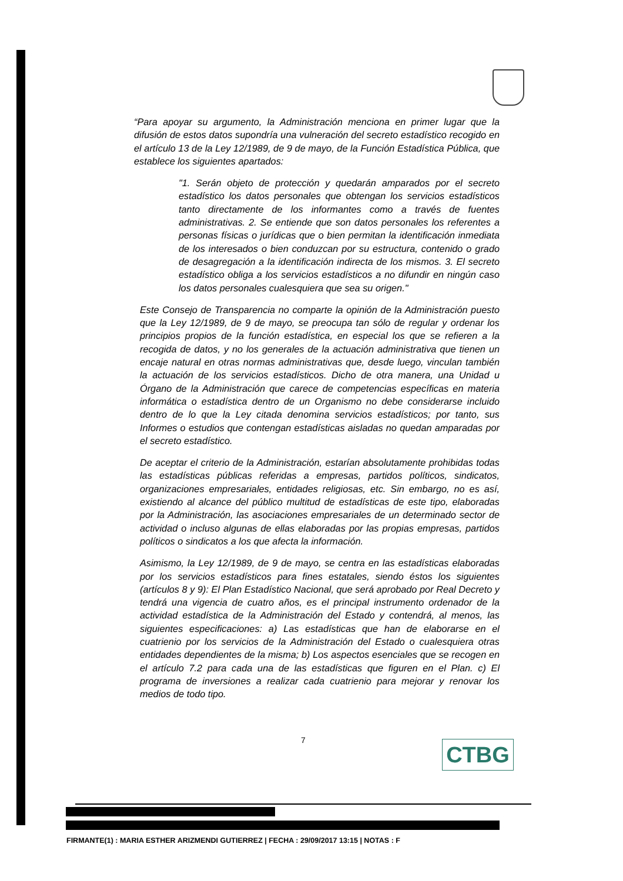“Para apoyar su argumento, la Administración menciona en primer lugar que la difusión de estos datos supondría una vulneración del secreto estadístico recogido en el artículo 13 de la Ley 12/1989, de 9 de mayo, de la Función Estadística Pública, que establece los siguientes apartados:
"1. Serán objeto de protección y quedarán amparados por el secreto estadístico los datos personales que obtengan los servicios estadísticos tanto directamente de los informantes como a través de fuentes administrativas. 2. Se entiende que son datos personales los referentes a personas físicas o jurídicas que o bien permitan la identificación inmediata de los interesados o bien conduzcan por su estructura, contenido o grado de desagregación a la identificación indirecta de los mismos. 3. El secreto estadístico obliga a los servicios estadísticos a no difundir en ningún caso los datos personales cualesquiera que sea su origen."
Este Consejo de Transparencia no comparte la opinión de la Administración puesto que la Ley 12/1989, de 9 de mayo, se preocupa tan sólo de regular y ordenar los principios propios de la función estadística, en especial los que se refieren a la recogida de datos, y no los generales de la actuación administrativa que tienen un encaje natural en otras normas administrativas que, desde luego, vinculan también la actuación de los servicios estadísticos. Dicho de otra manera, una Unidad u Órgano de la Administración que carece de competencias específicas en materia informática o estadística dentro de un Organismo no debe considerarse incluido dentro de lo que la Ley citada denomina servicios estadísticos; por tanto, sus Informes o estudios que contengan estadísticas aisladas no quedan amparadas por el secreto estadístico.
De aceptar el criterio de la Administración, estarían absolutamente prohibidas todas las estadísticas públicas referidas a empresas, partidos políticos, sindicatos, organizaciones empresariales, entidades religiosas, etc. Sin embargo, no es así, existiendo al alcance del público multitud de estadísticas de este tipo, elaboradas por la Administración, las asociaciones empresariales de un determinado sector de actividad o incluso algunas de ellas elaboradas por las propias empresas, partidos políticos o sindicatos a los que afecta la información.
Asimismo, la Ley 12/1989, de 9 de mayo, se centra en las estadísticas elaboradas por los servicios estadísticos para fines estatales, siendo éstos los siguientes (artículos 8 y 9): El Plan Estadístico Nacional, que será aprobado por Real Decreto y tendrá una vigencia de cuatro años, es el principal instrumento ordenador de la actividad estadística de la Administración del Estado y contendrá, al menos, las siguientes especificaciones: a) Las estadísticas que han de elaborarse en el cuatrienio por los servicios de la Administración del Estado o cualesquiera otras entidades dependientes de la misma; b) Los aspectos esenciales que se recogen en el artículo 7.2 para cada una de las estadísticas que figuren en el Plan. c) El programa de inversiones a realizar cada cuatrienio para mejorar y renovar los medios de todo tipo.
7 CTBG
FIRMANTE(1) : MARIA ESTHER ARIZMENDI GUTIERREZ | FECHA : 29/09/2017 13:15 | NOTAS : F